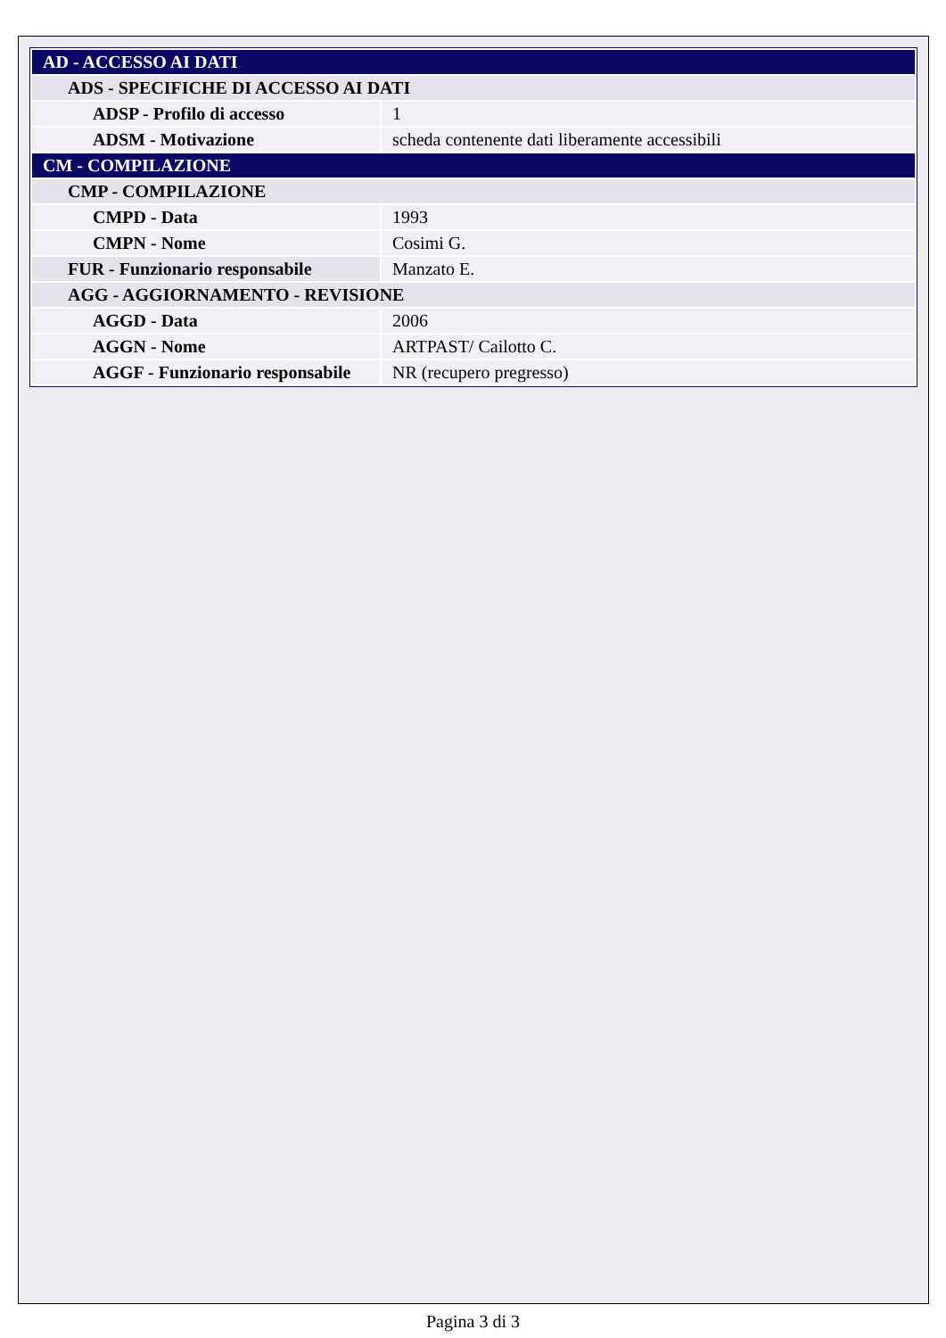| AD - ACCESSO AI DATI | |
| --- | --- |
| ADS - SPECIFICHE DI ACCESSO AI DATI | |
| ADSP - Profilo di accesso | 1 |
| ADSM - Motivazione | scheda contenente dati liberamente accessibili |
| CM - COMPILAZIONE | |
| CMP - COMPILAZIONE | |
| CMPD - Data | 1993 |
| CMPN - Nome | Cosimi G. |
| FUR - Funzionario responsabile | Manzato E. |
| AGG - AGGIORNAMENTO - REVISIONE | |
| AGGD - Data | 2006 |
| AGGN - Nome | ARTPAST/ Cailotto C. |
| AGGF - Funzionario responsabile | NR (recupero pregresso) |
Pagina 3 di 3